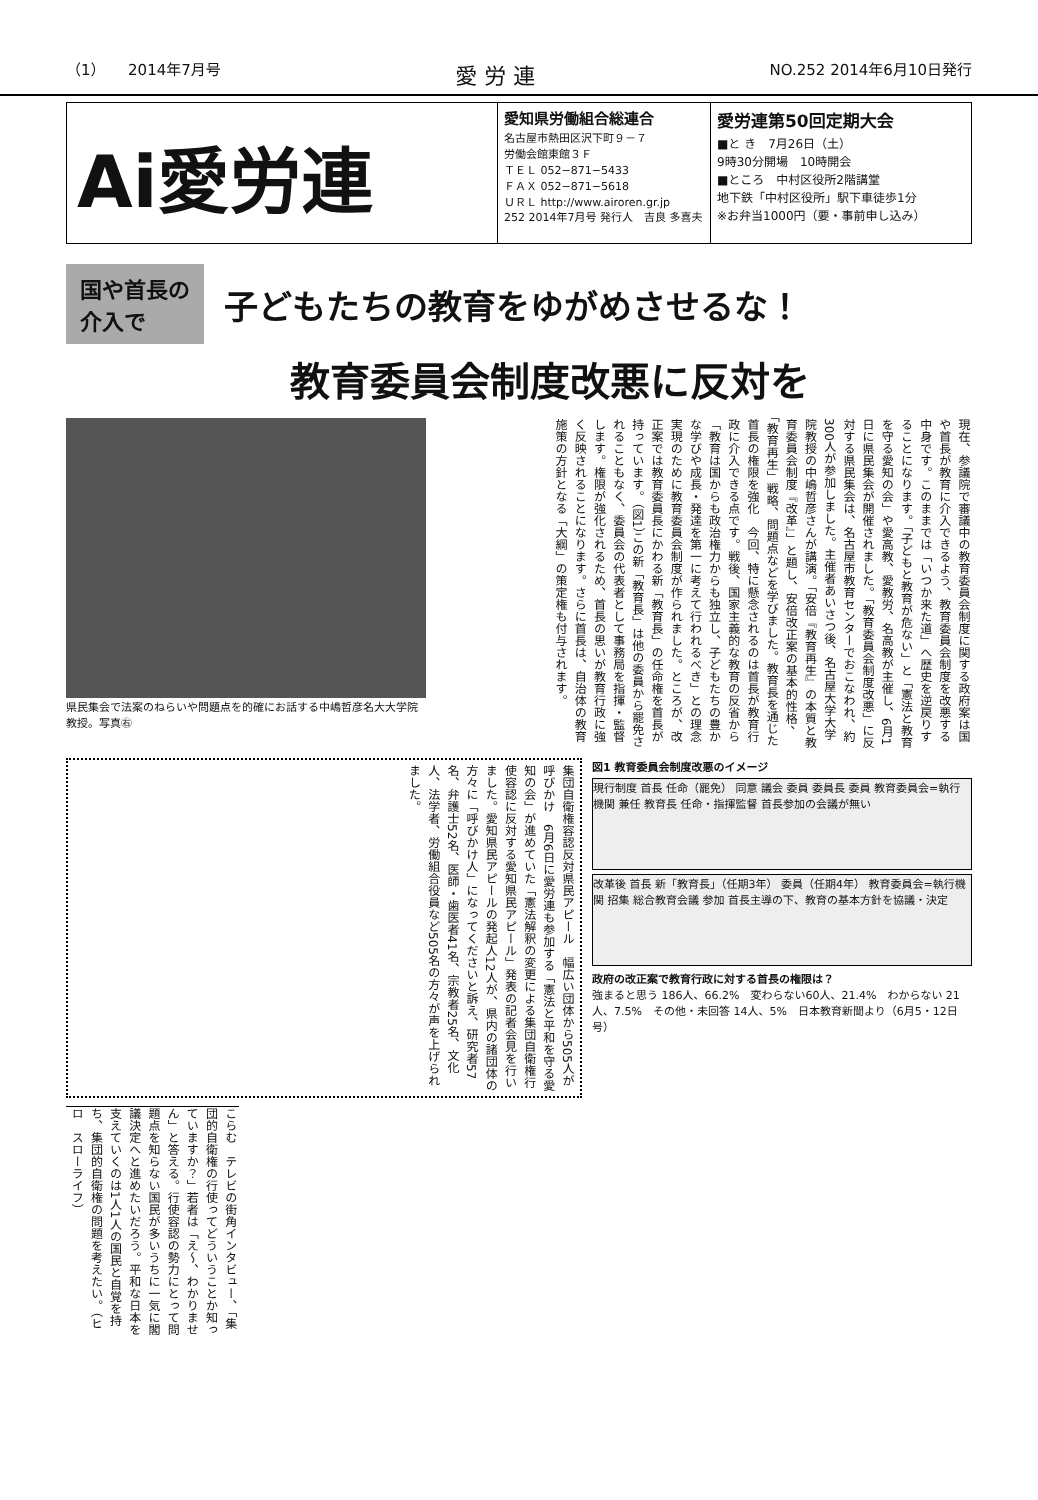（1）　　2014年7月号 愛 労 連 NO.252 2014年6月10日発行
Ai愛労連
愛知県労働組合総連合
名古屋市熱田区沢下町９－７
労働会館東館３Ｆ
ＴＥＬ 052−871−5433
ＦＡＸ 052−871−5618
ＵＲＬ http://www.airoren.gr.jp
252 2014年7月号 発行人　吉良 多喜夫
愛労連第50回定期大会
■と き　7月26日（土）
9時30分開場　10時開会
■ところ　中村区役所2階講堂
地下鉄「中村区役所」駅下車徒歩1分
※お弁当1000円（要・事前申し込み）
国や首長の介入で
子どもたちの教育をゆがめさせるな！
教育委員会制度改悪に反対を
県民集会で法案のねらいや問題点を的確にお話する中嶋哲彦名大大学院教授。写真㊨
現在、参議院で審議中の教育委員会制度に関する政府案は国や首長が教育に介入できるよう、教育委員会制度を改悪する中身です。このままでは「いつか来た道」へ歴史を逆戻りすることになります。「子どもと教育が危ない」と「憲法と教育を守る愛知の会」や愛高教、愛教労、名高教が主催し、6月1日に県民集会が開催されました。「教育委員会制度改悪」に反対する県民集会は、名古屋市教育センターでおこなわれ、約300人が参加しました。主催者あいさつ後、名古屋大学大学院教授の中嶋哲彦さんが講演。「安倍『教育再生』の本質と教育委員会制度『改革』」と題し、安倍改正案の基本的性格、「教育再生」戦略、問題点などを学びました。教育長を通じた首長の権限を強化　今回、特に懸念されるのは首長が教育行政に介入できる点です。戦後、国家主義的な教育の反省から「教育は国からも政治権力からも独立し、子どもたちの豊かな学びや成長・発達を第一に考えて行われるべき」との理念実現のために教育委員会制度が作られました。ところが、改正案では教育委員長にかわる新「教育長」の任命権を首長が持っています。（図1）この新「教育長」は他の委員から罷免されることもなく、委員会の代表者として事務局を指揮・監督します。権限が強化されるため、首長の思いが教育行政に強く反映されることになります。さらに首長は、自治体の教育施策の方針となる「大綱」の策定権も付与されます。
集団自衛権容認反対県民アピール　幅広い団体から505人が呼びかけ　6月6日に愛労連も参加する「憲法と平和を守る愛知の会」が進めていた「憲法解釈の変更による集団自衛権行使容認に反対する愛知県民アピール」発表の記者会見を行いました。愛知県民アピールの発起人12人が、県内の諸団体の方々に「呼びかけ人」になってくださいと訴え、研究者57名、弁護士52名、医師・歯医者41名、宗教者25名、文化人、法学者、労働組合役員など505名の方々が声を上げられました。
図1 教育委員会制度改悪のイメージ
現行制度 首長 任命（罷免） 同意 議会 委員 委員長 委員 教育委員会=執行機関 兼任 教育長 任命・指揮監督 首長参加の会議が無い
改革後 首長 新「教育長」（任期3年） 委員（任期4年） 教育委員会=執行機関 招集 総合教育会議 参加 首長主導の下、教育の基本方針を協議・決定
政府の改正案で教育行政に対する首長の権限は？
強まると思う 186人、66.2%　変わらない60人、21.4%　わからない 21人、7.5%　その他・未回答 14人、5%　日本教育新聞より（6月5・12日号）
こらむ　テレビの街角インタビュー、「集団的自衛権の行使ってどういうことか知っていますか？」若者は「え〜、わかりません」と答える。行使容認の勢力にとって問題点を知らない国民が多いうちに一気に閣議決定へと進めたいだろう。平和な日本を支えていくのは1人1人の国民と自覚を持ち、集団的自衛権の問題を考えたい。（ヒロ　スローライフ）